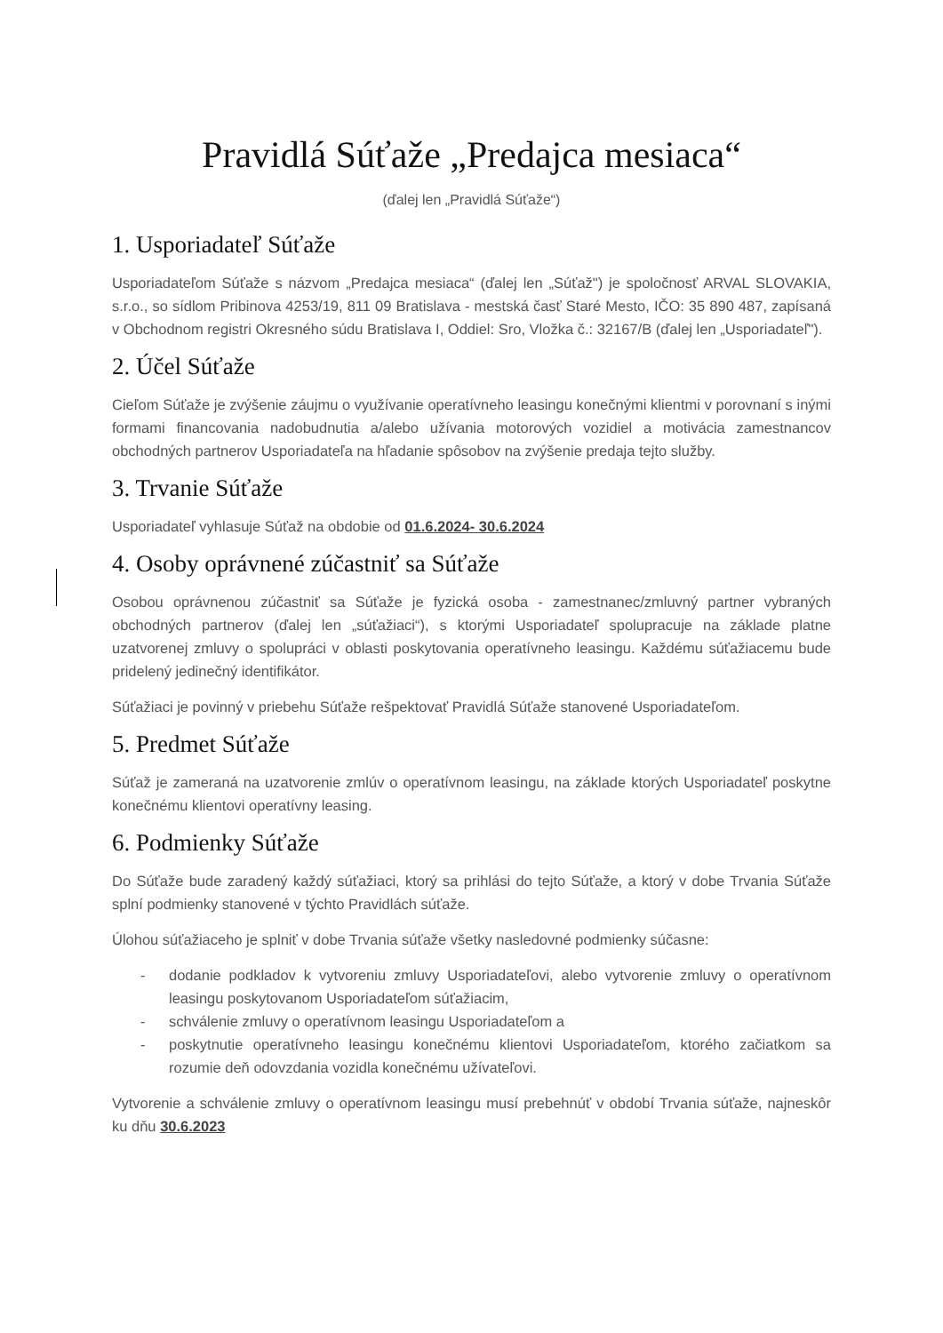Pravidlá Súťaže „Predajca mesiaca“
(ďalej len „Pravidlá Súťaže“)
1. Usporiadateľ Súťaže
Usporiadateľom Súťaže s názvom „Predajca mesiaca“ (ďalej len „Súťaž") je spoločnosť ARVAL SLOVAKIA, s.r.o., so sídlom Pribinova 4253/19, 811 09 Bratislava - mestská časť Staré Mesto, IČO: 35 890 487, zapísaná v Obchodnom registri Okresného súdu Bratislava I, Oddiel: Sro, Vložka č.: 32167/B (ďalej len „Usporiadateľ").
2. Účel Súťaže
Cieľom Súťaže je zvýšenie záujmu o využívanie operatívneho leasingu konečnými klientmi v porovnaní s inými formami financovania nadobudnutia a/alebo užívania motorových vozidiel a motivácia zamestnancov obchodných partnerov Usporiadateľa na hľadanie spôsobov na zvýšenie predaja tejto služby.
3. Trvanie Súťaže
Usporiadateľ vyhlasuje Súťaž na obdobie od 01.6.2024- 30.6.2024
4. Osoby oprávnené zúčastniť sa Súťaže
Osobou oprávnenou zúčastniť sa Súťaže je fyzická osoba - zamestnanec/zmluvný partner vybraných obchodných partnerov (ďalej len „súťažiaci“), s ktorými Usporiadateľ spolupracuje na základe platne uzatvorenej zmluvy o spolupráci v oblasti poskytovania operatívneho leasingu. Každému súťažiacemu bude pridelený jedinečný identifikátor.
Súťažiaci je povinný v priebehu Súťaže rešpektovať Pravidlá Súťaže stanovené Usporiadateľom.
5. Predmet Súťaže
Súťaž je zameraná na uzatvorenie zmlúv o operatívnom leasingu, na základe ktorých Usporiadateľ poskytne konečnému klientovi operatívny leasing.
6. Podmienky Súťaže
Do Súťaže bude zaradený každý súťažiaci, ktorý sa prihlási do tejto Súťaže, a ktorý v dobe Trvania Súťaže splní podmienky stanovené v týchto Pravidlách súťaže.
Úlohou súťažiaceho je splniť v dobe Trvania súťaže všetky nasledovné podmienky súčasne:
- dodanie podkladov k vytvoreniu zmluvy Usporiadateľovi, alebo vytvorenie zmluvy o operatívnom leasingu poskytovanom Usporiadateľom súťažiacim,
- schválenie zmluvy o operatívnom leasingu Usporiadateľom a
- poskytnutie operatívneho leasingu konečnému klientovi Usporiadateľom, ktorého začiatkom sa rozumie deň odovzdania vozidla konečnému užívateľovi.
Vytvorenie a schválenie zmluvy o operatívnom leasingu musí prebehnúť v období Trvania súťaže, najneskôr ku dňu 30.6.2023